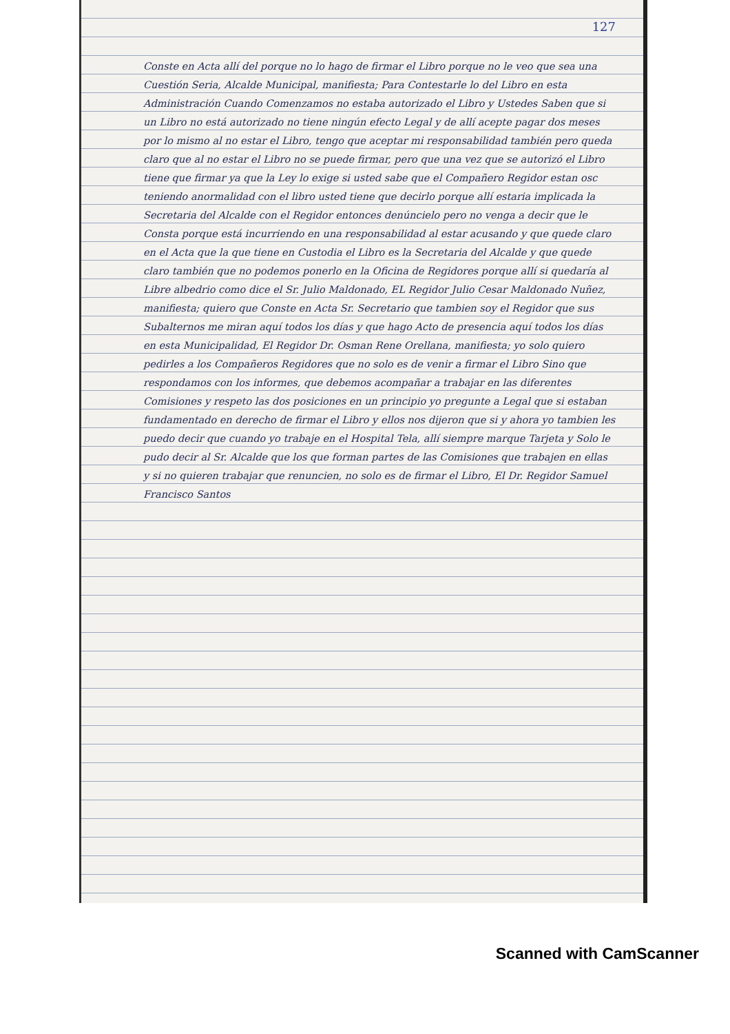127
Conste en Acta allí del porque no lo hago de firmar el Libro porque no le veo que sea una Cuestión Seria, Alcalde Municipal, manifiesta; Para Contestarle lo del Libro en esta Administración Cuando Comenzamos no estaba autorizado el Libro y Ustedes Saben que si un Libro no está autorizado no tiene ningún efecto Legal y de allí acepte pagar dos meses por lo mismo al no estar el Libro, tengo que aceptar mi responsabilidad también pero queda claro que al no estar el Libro no se puede firmar, pero que una vez que se autorizó el Libro tiene que firmar ya que la Ley lo exige si usted sabe que el Compañero Regidor estan osc teniendo anormalidad con el libro usted tiene que decirlo porque allí estaria implicada la Secretaria del Alcalde con el Regidor entonces denúncielo pero no venga a decir que le Consta porque está incurriendo en una responsabilidad al estar acusando y que quede claro en el Acta que la que tiene en Custodia el Libro es la Secretaria del Alcalde y que quede claro también que no podemos ponerlo en la Oficina de Regidores porque allí si quedaría al Libre albedrio como dice el Sr. Julio Maldonado, EL Regidor Julio Cesar Maldonado Nuñez, manifiesta; quiero que Conste en Acta Sr. Secretario que tambien soy el Regidor que sus Subalternos me miran aquí todos los días y que hago Acto de presencia aquí todos los días en esta Municipalidad, El Regidor Dr. Osman Rene Orellana, manifiesta; yo solo quiero pedirles a los Compañeros Regidores que no solo es de venir a firmar el Libro Sino que respondamos con los informes, que debemos acompañar a trabajar en las diferentes Comisiones y respeto las dos posiciones en un principio yo pregunte a Legal que si estaban fundamentado en derecho de firmar el Libro y ellos nos dijeron que si y ahora yo tambien les puedo decir que cuando yo trabaje en el Hospital Tela, allí siempre marque Tarjeta y Solo le pudo decir al Sr. Alcalde que los que forman partes de las Comisiones que trabajen en ellas y si no quieren trabajar que renuncien, no solo es de firmar el Libro, El Dr. Regidor Samuel Francisco Santos
Scanned with CamScanner